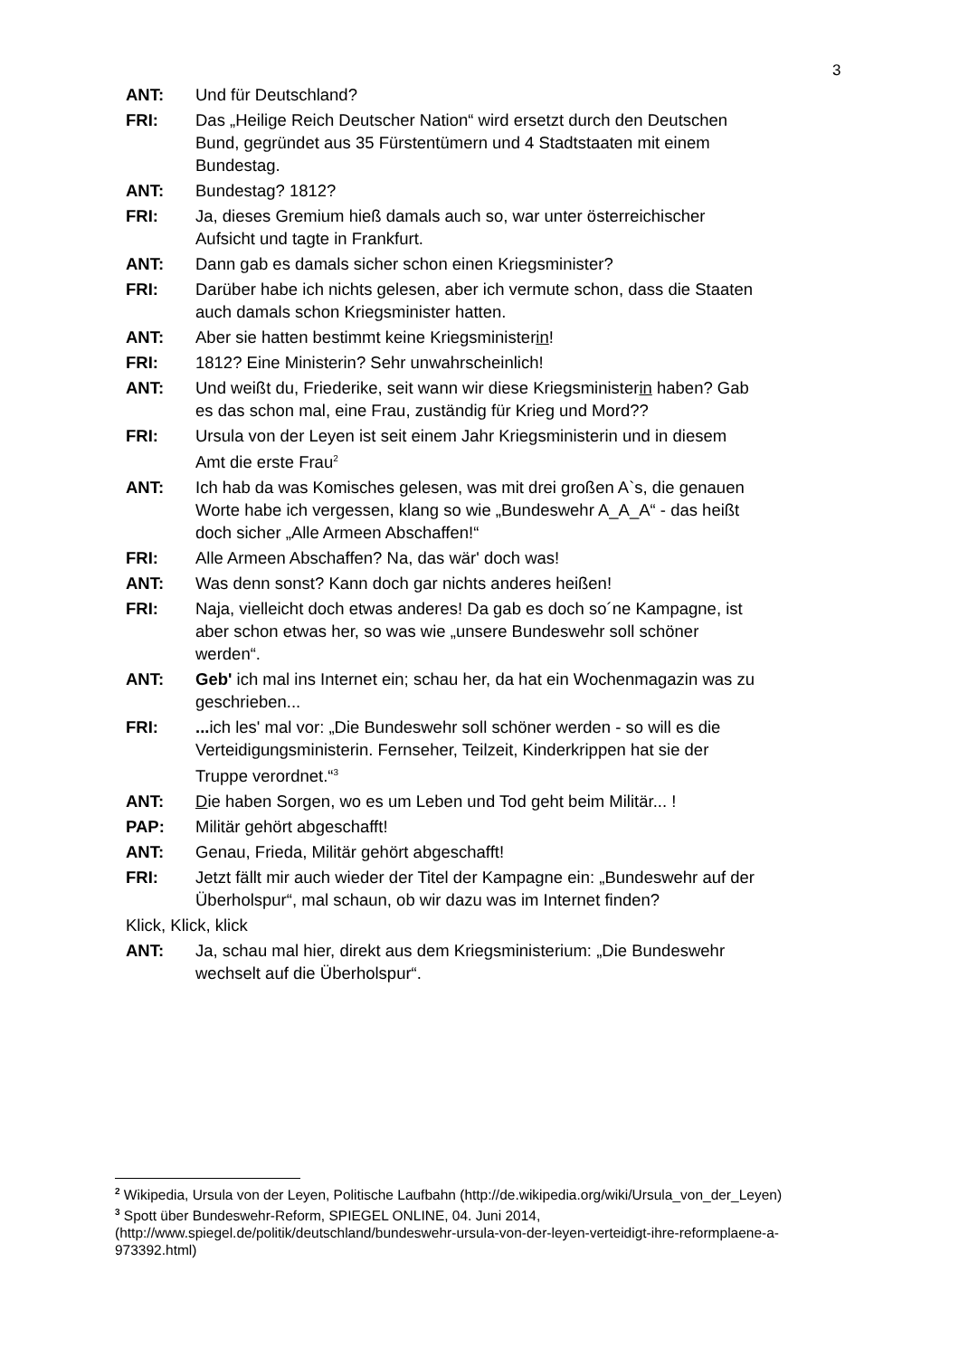3
ANT: Und für Deutschland?
FRI: Das „Heilige Reich Deutscher Nation“ wird ersetzt durch den Deutschen Bund, gegründet aus 35 Fürstentümern und 4 Stadtstaaten mit einem Bundestag.
ANT: Bundestag? 1812?
FRI: Ja, dieses Gremium hieß damals auch so, war unter österreichischer Aufsicht und tagte in Frankfurt.
ANT: Dann gab es damals sicher schon einen Kriegsminister?
FRI: Darüber habe ich nichts gelesen, aber ich vermute schon, dass die Staaten auch damals schon Kriegsminister hatten.
ANT: Aber sie hatten bestimmt keine Kriegsministerin!
FRI: 1812? Eine Ministerin? Sehr unwahrscheinlich!
ANT: Und weißt du, Friederike, seit wann wir diese Kriegsministerin haben? Gab es das schon mal, eine Frau, zuständig für Krieg und Mord??
FRI: Ursula von der Leyen ist seit einem Jahr Kriegsministerin und in diesem Amt die erste Frau<sup>2</sup>
ANT: Ich hab da was Komisches gelesen, was mit drei großen A`s, die genauen Worte habe ich vergessen, klang so wie „Bundeswehr A_A_A“ - das heißt doch sicher „Alle Armeen Abschaffen!“
FRI: Alle Armeen Abschaffen? Na, das wär' doch was!
ANT: Was denn sonst? Kann doch gar nichts anderes heißen!
FRI: Naja, vielleicht doch etwas anderes! Da gab es doch so´ne Kampagne, ist aber schon etwas her, so was wie „unsere Bundeswehr soll schöner werden“.
ANT: Geb' ich mal ins Internet ein; schau her, da hat ein Wochenmagazin was zu geschrieben...
FRI: ... ich les' mal vor: „Die Bundeswehr soll schöner werden - so will es die Verteidigungsministerin. Fernseher, Teilzeit, Kinderkrippen hat sie der Truppe verordnet.“<sup>3</sup>
ANT: Die haben Sorgen, wo es um Leben und Tod geht beim Militär... !
PAP: Militär gehört abgeschafft!
ANT: Genau, Frieda, Militär gehört abgeschafft!
FRI: Jetzt fällt mir auch wieder der Titel der Kampagne ein: „Bundeswehr auf der Überholspur“, mal schaun, ob wir dazu was im Internet finden?
Klick, Klick, klick
ANT: Ja, schau mal hier, direkt aus dem Kriegsministerium: „Die Bundeswehr wechselt auf die Überholspur“.
<sup>2</sup> Wikipedia, Ursula von der Leyen, Politische Laufbahn (http://de.wikipedia.org/wiki/Ursula_von_der_Leyen)
<sup>3</sup> Spott über Bundeswehr-Reform, SPIEGEL ONLINE, 04. Juni 2014, (http://www.spiegel.de/politik/deutschland/bundeswehr-ursula-von-der-leyen-verteidigt-ihre-reformplaene-a-973392.html)